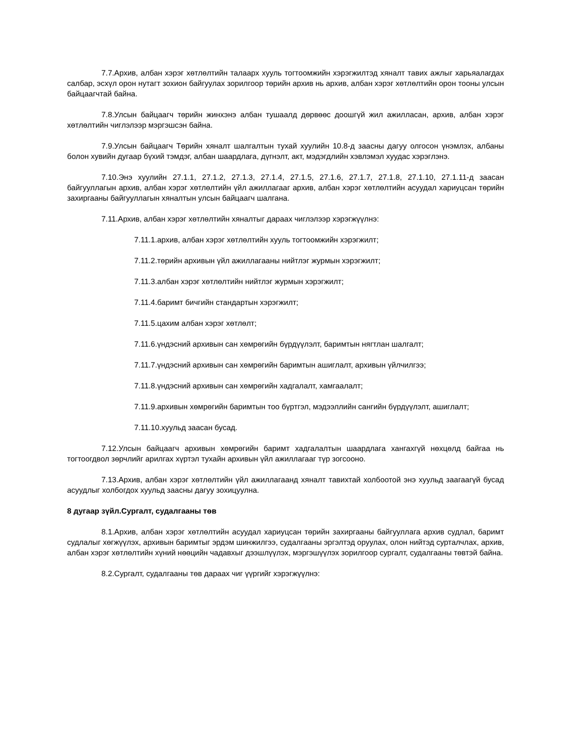7.7.Архив, албан хэрэг хөтлөлтийн талаарх хууль тогтоомжийн хэрэгжилтэд хяналт тавих ажлыг харьяалагдах салбар, эсхүл орон нутагт зохион байгуулах зорилгоор төрийн архив нь архив, албан хэрэг хөтлөлтийн орон тооны улсын байцаагчтай байна.
7.8.Улсын байцаагч төрийн жинхэнэ албан тушаалд дөрвөөс доошгүй жил ажилласан, архив, албан хэрэг хөтлөлтийн чиглэлээр мэргэшсэн байна.
7.9.Улсын байцаагч Төрийн хяналт шалгалтын тухай хуулийн 10.8-д заасны дагуу олгосон үнэмлэх, албаны болон хувийн дугаар бүхий тэмдэг, албан шаардлага, дүгнэлт, акт, мэдэгдлийн хэвлэмэл хуудас хэрэглэнэ.
7.10.Энэ хуулийн 27.1.1, 27.1.2, 27.1.3, 27.1.4, 27.1.5, 27.1.6, 27.1.7, 27.1.8, 27.1.10, 27.1.11-д заасан байгууллагын архив, албан хэрэг хөтлөлтийн үйл ажиллагааг архив, албан хэрэг хөтлөлтийн асуудал хариуцсан төрийн захиргааны байгууллагын хяналтын улсын байцаагч шалгана.
7.11.Архив, албан хэрэг хөтлөлтийн хяналтыг дараах чиглэлээр хэрэгжүүлнэ:
7.11.1.архив, албан хэрэг хөтлөлтийн хууль тогтоомжийн хэрэгжилт;
7.11.2.төрийн архивын үйл ажиллагааны нийтлэг журмын хэрэгжилт;
7.11.3.албан хэрэг хөтлөлтийн нийтлэг журмын хэрэгжилт;
7.11.4.баримт бичгийн стандартын хэрэгжилт;
7.11.5.цахим албан хэрэг хөтлөлт;
7.11.6.үндэсний архивын сан хөмрөгийн бүрдүүлэлт, баримтын нягтлан шалгалт;
7.11.7.үндэсний архивын сан хөмрөгийн баримтын ашиглалт, архивын үйлчилгээ;
7.11.8.үндэсний архивын сан хөмрөгийн хадгалалт, хамгаалалт;
7.11.9.архивын хөмрөгийн баримтын тоо бүртгэл, мэдээллийн сангийн бүрдүүлэлт, ашиглалт;
7.11.10.хуульд заасан бусад.
7.12.Улсын байцаагч архивын хөмрөгийн баримт хадгалалтын шаардлага хангахгүй нөхцөлд байгаа нь тогтоогдвол зөрчлийг арилгах хүртэл тухайн архивын үйл ажиллагааг түр зогсооно.
7.13.Архив, албан хэрэг хөтлөлтийн үйл ажиллагаанд хяналт тавихтай холбоотой энэ хуульд заагаагүй бусад асуудлыг холбогдох хуульд заасны дагуу зохицуулна.
8 дугаар зүйл.Сургалт, судалгааны төв
8.1.Архив, албан хэрэг хөтлөлтийн асуудал хариуцсан төрийн захиргааны байгууллага архив судлал, баримт судлалыг хөгжүүлэх, архивын баримтыг эрдэм шинжилгээ, судалгааны эргэлтэд оруулах, олон нийтэд сурталчлах, архив, албан хэрэг хөтлөлтийн хүний нөөцийн чадавхыг дээшлүүлэх, мэргэшүүлэх зорилгоор сургалт, судалгааны төвтэй байна.
8.2.Сургалт, судалгааны төв дараах чиг үүргийг хэрэгжүүлнэ: